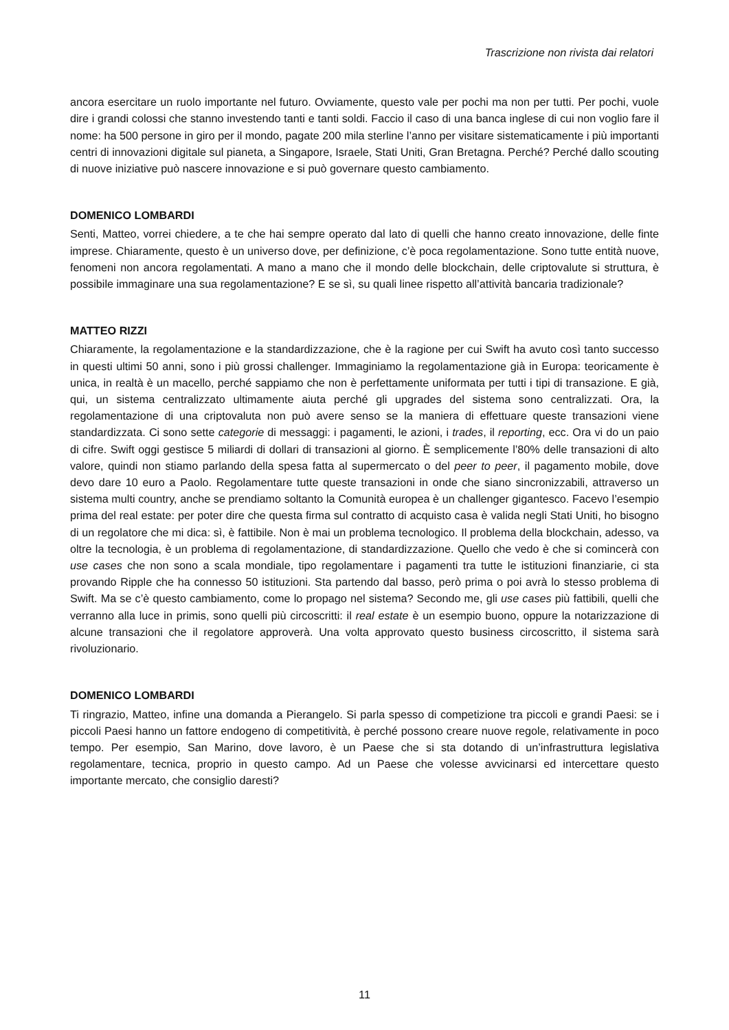Trascrizione non rivista dai relatori
ancora esercitare un ruolo importante nel futuro. Ovviamente, questo vale per pochi ma non per tutti. Per pochi, vuole dire i grandi colossi che stanno investendo tanti e tanti soldi. Faccio il caso di una banca inglese di cui non voglio fare il nome: ha 500 persone in giro per il mondo, pagate 200 mila sterline l’anno per visitare sistematicamente i più importanti centri di innovazioni digitale sul pianeta, a Singapore, Israele, Stati Uniti, Gran Bretagna. Perché? Perché dallo scouting di nuove iniziative può nascere innovazione e si può governare questo cambiamento.
DOMENICO LOMBARDI
Senti, Matteo, vorrei chiedere, a te che hai sempre operato dal lato di quelli che hanno creato innovazione, delle finte imprese. Chiaramente, questo è un universo dove, per definizione, c’è poca regolamentazione. Sono tutte entità nuove, fenomeni non ancora regolamentati. A mano a mano che il mondo delle blockchain, delle criptovalute si struttura, è possibile immaginare una sua regolamentazione? E se sì, su quali linee rispetto all’attività bancaria tradizionale?
MATTEO RIZZI
Chiaramente, la regolamentazione e la standardizzazione, che è la ragione per cui Swift ha avuto così tanto successo in questi ultimi 50 anni, sono i più grossi challenger. Immaginiamo la regolamentazione già in Europa: teoricamente è unica, in realtà è un macello, perché sappiamo che non è perfettamente uniformata per tutti i tipi di transazione. E già, qui, un sistema centralizzato ultimamente aiuta perché gli upgrades del sistema sono centralizzati. Ora, la regolamentazione di una criptovaluta non può avere senso se la maniera di effettuare queste transazioni viene standardizzata. Ci sono sette categorie di messaggi: i pagamenti, le azioni, i trades, il reporting, ecc. Ora vi do un paio di cifre. Swift oggi gestisce 5 miliardi di dollari di transazioni al giorno. È semplicemente l’80% delle transazioni di alto valore, quindi non stiamo parlando della spesa fatta al supermercato o del peer to peer, il pagamento mobile, dove devo dare 10 euro a Paolo. Regolamentare tutte queste transazioni in onde che siano sincronizzabili, attraverso un sistema multi country, anche se prendiamo soltanto la Comunità europea è un challenger gigantesco. Facevo l’esempio prima del real estate: per poter dire che questa firma sul contratto di acquisto casa è valida negli Stati Uniti, ho bisogno di un regolatore che mi dica: sì, è fattibile. Non è mai un problema tecnologico. Il problema della blockchain, adesso, va oltre la tecnologia, è un problema di regolamentazione, di standardizzazione. Quello che vedo è che si comincerà con use cases che non sono a scala mondiale, tipo regolamentare i pagamenti tra tutte le istituzioni finanziarie, ci sta provando Ripple che ha connesso 50 istituzioni. Sta partendo dal basso, però prima o poi avrà lo stesso problema di Swift. Ma se c’è questo cambiamento, come lo propago nel sistema? Secondo me, gli use cases più fattibili, quelli che verranno alla luce in primis, sono quelli più circoscritti: il real estate è un esempio buono, oppure la notarizzazione di alcune transazioni che il regolatore approverà. Una volta approvato questo business circoscritto, il sistema sarà rivoluzionario.
DOMENICO LOMBARDI
Ti ringrazio, Matteo, infine una domanda a Pierangelo. Si parla spesso di competizione tra piccoli e grandi Paesi: se i piccoli Paesi hanno un fattore endogeno di competitività, è perché possono creare nuove regole, relativamente in poco tempo. Per esempio, San Marino, dove lavoro, è un Paese che si sta dotando di un’infrastruttura legislativa regolamentare, tecnica, proprio in questo campo. Ad un Paese che volesse avvicinarsi ed intercettare questo importante mercato, che consiglio daresti?
11